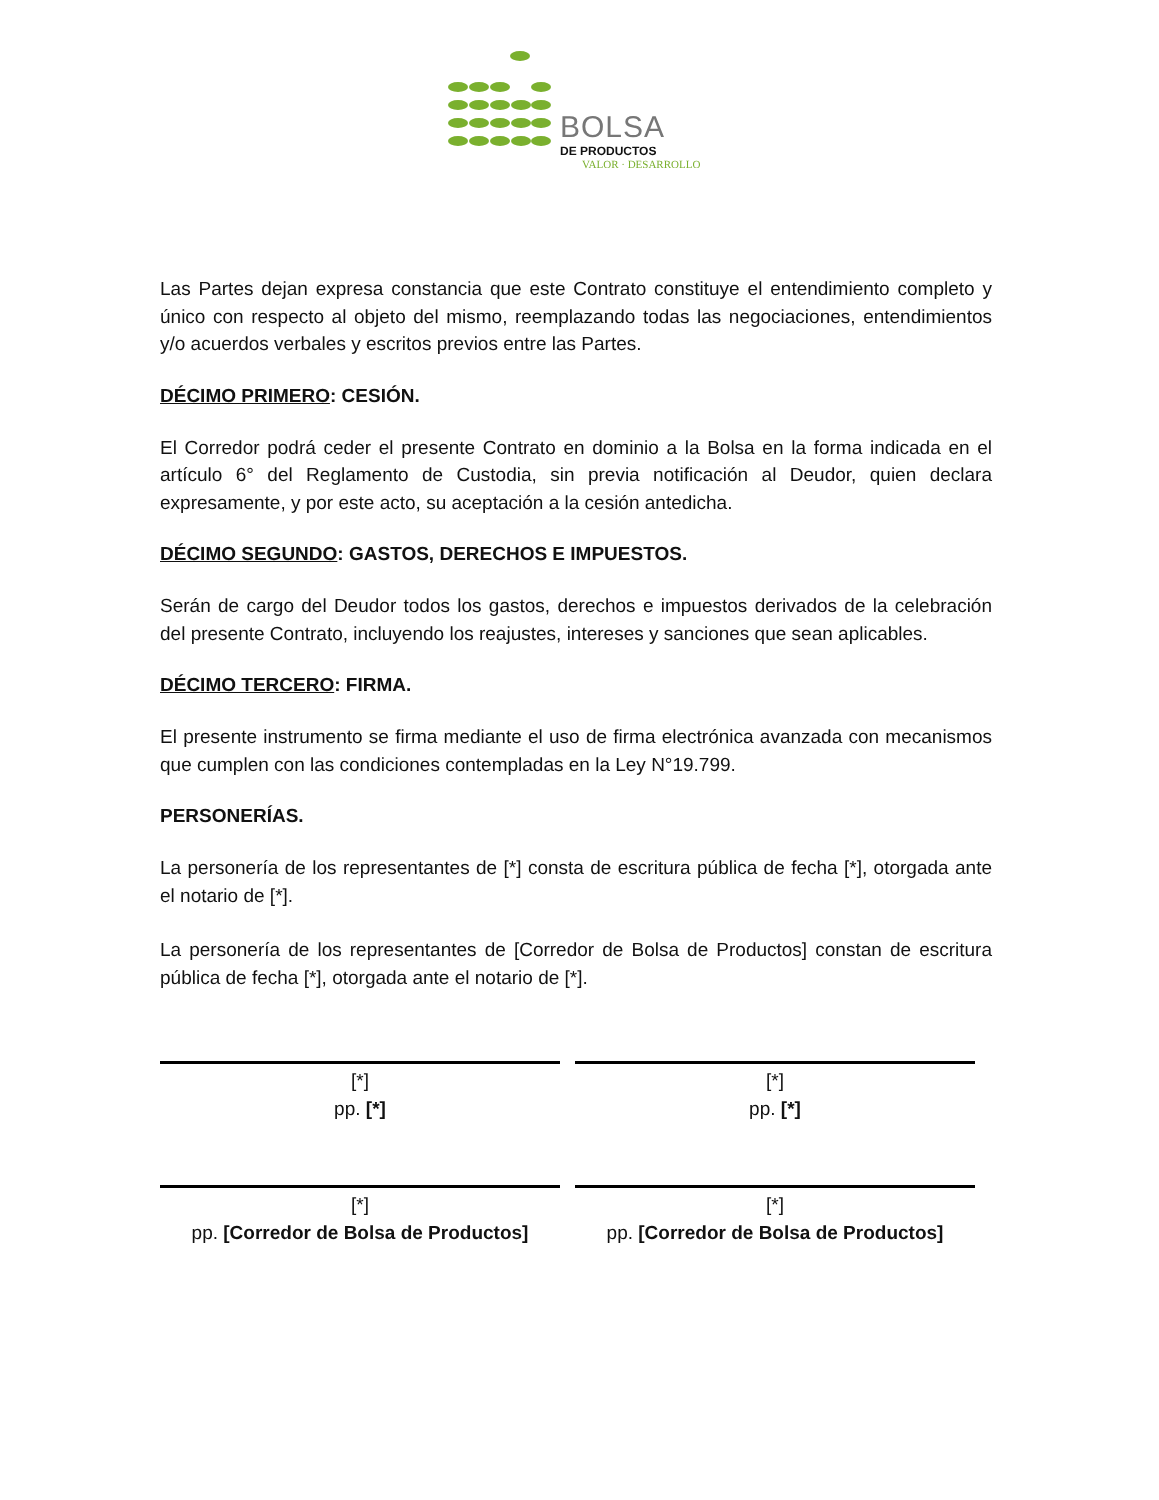BOLSA
DE PRODUCTOS
VALOR · DESARROLLO
Las Partes dejan expresa constancia que este Contrato constituye el entendimiento completo y único con respecto al objeto del mismo, reemplazando todas las negociaciones, entendimientos y/o acuerdos verbales y escritos previos entre las Partes.
DÉCIMO PRIMERO: CESIÓN.
El Corredor podrá ceder el presente Contrato en dominio a la Bolsa en la forma indicada en el artículo 6° del Reglamento de Custodia, sin previa notificación al Deudor, quien declara expresamente, y por este acto, su aceptación a la cesión antedicha.
DÉCIMO SEGUNDO: GASTOS, DERECHOS E IMPUESTOS.
Serán de cargo del Deudor todos los gastos, derechos e impuestos derivados de la celebración del presente Contrato, incluyendo los reajustes, intereses y sanciones que sean aplicables.
DÉCIMO TERCERO: FIRMA.
El presente instrumento se firma mediante el uso de firma electrónica avanzada con mecanismos que cumplen con las condiciones contempladas en la Ley N°19.799.
PERSONERÍAS.
La personería de los representantes de [*] consta de escritura pública de fecha [*], otorgada ante el notario de [*].
La personería de los representantes de [Corredor de Bolsa de Productos] constan de escritura pública de fecha [*], otorgada ante el notario de [*].
[*]
pp. [*]
[*]
pp. [*]
[*]
pp. [Corredor de Bolsa de Productos]
[*]
pp. [Corredor de Bolsa de Productos]